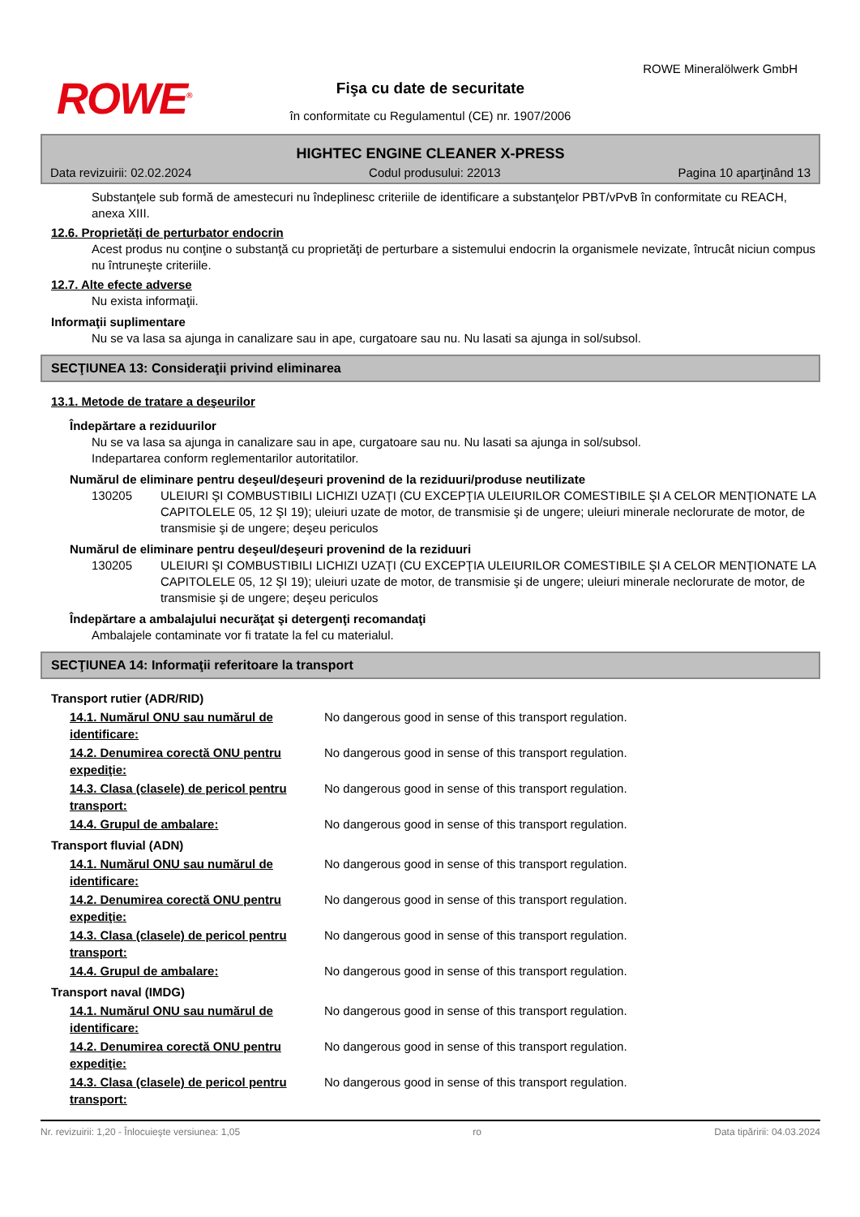ROWE<sup>®</sup>
ROWE Mineralölwerk GmbH
Fişa cu date de securitate
în conformitate cu Regulamentul (CE) nr. 1907/2006
HIGHTEC ENGINE CLEANER X-PRESS
Data revizuirii: 02.02.2024 Codul produsului: 22013 Pagina 10 aparţinând 13
Substanţele sub formă de amestecuri nu îndeplinesc criteriile de identificare a substanţelor PBT/vPvB în conformitate cu REACH, anexa XIII.
12.6. Proprietăţi de perturbator endocrin
Acest produs nu conţine o substanţă cu proprietăţi de perturbare a sistemului endocrin la organismele nevizate, întrucât niciun compus nu întruneşte criteriile.
12.7. Alte efecte adverse
Nu exista informaţii.
Informaţii suplimentare
Nu se va lasa sa ajunga in canalizare sau in ape, curgatoare sau nu. Nu lasati sa ajunga in sol/subsol.
SECŢIUNEA 13: Consideraţii privind eliminarea
13.1. Metode de tratare a deşeurilor
Îndepărtare a reziduurilor
Nu se va lasa sa ajunga in canalizare sau in ape, curgatoare sau nu. Nu lasati sa ajunga in sol/subsol.
Indepartarea conform reglementarilor autoritatilor.
Numărul de eliminare pentru deşeul/deşeuri provenind de la reziduuri/produse neutilizate
130205 ULEIURI ŞI COMBUSTIBILI LICHIZI UZAŢI (CU EXCEPŢIA ULEIURILOR COMESTIBILE ŞI A CELOR MENŢIONATE LA CAPITOLELE 05, 12 ŞI 19); uleiuri uzate de motor, de transmisie şi de ungere; uleiuri minerale neclorurate de motor, de transmisie şi de ungere; deşeu periculos
Numărul de eliminare pentru deşeul/deşeuri provenind de la reziduuri
130205 ULEIURI ŞI COMBUSTIBILI LICHIZI UZAŢI (CU EXCEPŢIA ULEIURILOR COMESTIBILE ŞI A CELOR MENŢIONATE LA CAPITOLELE 05, 12 ŞI 19); uleiuri uzate de motor, de transmisie şi de ungere; uleiuri minerale neclorurate de motor, de transmisie şi de ungere; deşeu periculos
Îndepărtare a ambalajului necurăţat şi detergenţi recomandaţi
Ambalajele contaminate vor fi tratate la fel cu materialul.
SECŢIUNEA 14: Informaţii referitoare la transport
Transport rutier (ADR/RID)
14.1. Numărul ONU sau numărul de identificare:
No dangerous good in sense of this transport regulation.
14.2. Denumirea corectă ONU pentru expediţie:
No dangerous good in sense of this transport regulation.
14.3. Clasa (clasele) de pericol pentru transport:
No dangerous good in sense of this transport regulation.
14.4. Grupul de ambalare: No dangerous good in sense of this transport regulation.
Transport fluvial (ADN)
14.1. Numărul ONU sau numărul de identificare:
No dangerous good in sense of this transport regulation.
14.2. Denumirea corectă ONU pentru expediţie:
No dangerous good in sense of this transport regulation.
14.3. Clasa (clasele) de pericol pentru transport:
No dangerous good in sense of this transport regulation.
14.4. Grupul de ambalare: No dangerous good in sense of this transport regulation.
Transport naval (IMDG)
14.1. Numărul ONU sau numărul de identificare:
No dangerous good in sense of this transport regulation.
14.2. Denumirea corectă ONU pentru expediţie:
No dangerous good in sense of this transport regulation.
14.3. Clasa (clasele) de pericol pentru transport:
No dangerous good in sense of this transport regulation.
Nr. revizuirii: 1,20 - Înlocuieşte versiunea: 1,05 ro Data tipăririi: 04.03.2024